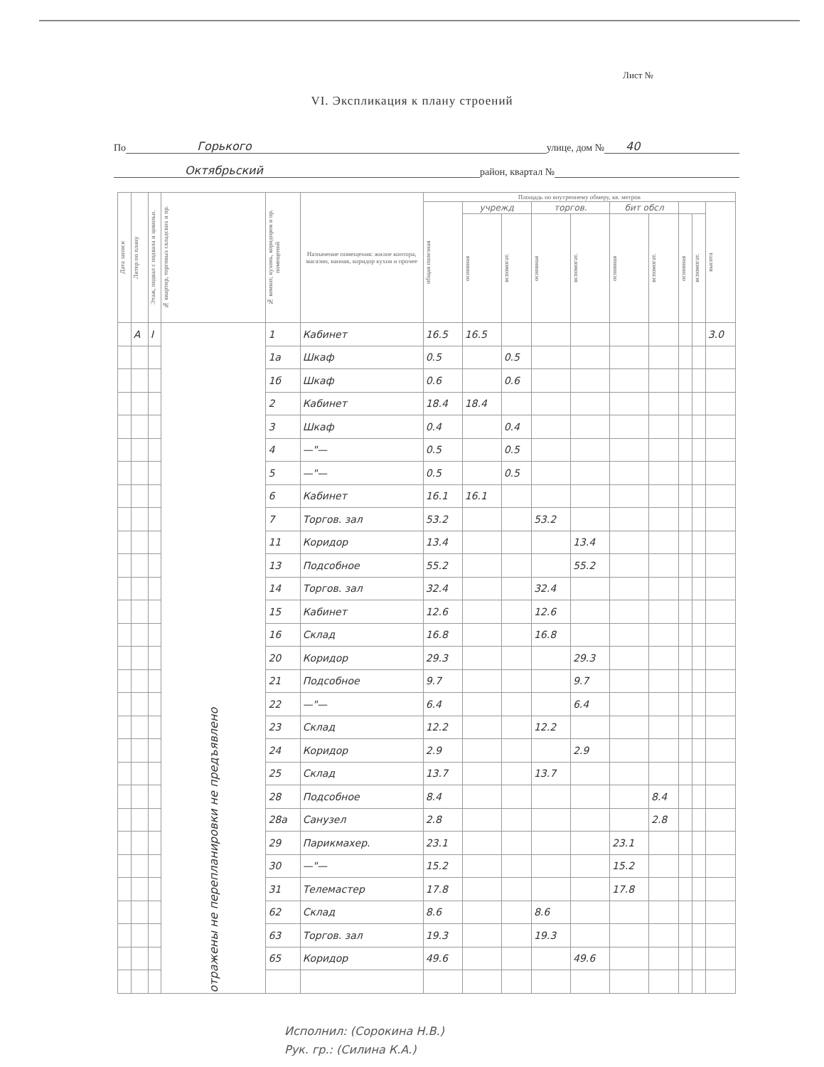Лист №
VI. Экспликация к плану строений
По Горького улице, дом № 40
Октябрьский район, квартал №
| Дата записи | Литер по плану | Этаж, подвал с подвала и цокольн. | № квартир, торговых складских и пр. | № комнат, кухонь, коридоров и пр. помещений | Назначение помещения: жилое контора, магазин, ванная, коридор кухня и прочее | Площадь по внутреннему обмеру, кв. метров | | | | | | | | | |
| --- | --- | --- | --- | --- | --- | --- | --- | --- | --- | --- | --- | --- | --- | --- | --- |
| | | | | | | общая полезная | учрежд | | торгов. | | бит обсл | | | | высота |
| | | | | | | | основная | вспомогат. | основная | вспомогат. | основная | вспомогат. | основная | вспомогат. | |
| | А | I | отражены не перепланировки не предъявлено | 1 | Кабинет | 16.5 | 16.5 | | | | | | | | 3.0 |
| | | | | 1а | Шкаф | 0.5 | | 0.5 | | | | | | | |
| | | | | 1б | Шкаф | 0.6 | | 0.6 | | | | | | | |
| | | | | 2 | Кабинет | 18.4 | 18.4 | | | | | | | | |
| | | | | 3 | Шкаф | 0.4 | | 0.4 | | | | | | | |
| | | | | 4 | —"— | 0.5 | | 0.5 | | | | | | | |
| | | | | 5 | —"— | 0.5 | | 0.5 | | | | | | | |
| | | | | 6 | Кабинет | 16.1 | 16.1 | | | | | | | | |
| | | | | 7 | Торгов. зал | 53.2 | | | 53.2 | | | | | | |
| | | | | 11 | Коридор | 13.4 | | | | 13.4 | | | | | |
| | | | | 13 | Подсобное | 55.2 | | | | 55.2 | | | | | |
| | | | | 14 | Торгов. зал | 32.4 | | | 32.4 | | | | | | |
| | | | | 15 | Кабинет | 12.6 | | | 12.6 | | | | | | |
| | | | | 16 | Склад | 16.8 | | | 16.8 | | | | | | |
| | | | | 20 | Коридор | 29.3 | | | | 29.3 | | | | | |
| | | | | 21 | Подсобное | 9.7 | | | | 9.7 | | | | | |
| | | | | 22 | —"— | 6.4 | | | | 6.4 | | | | | |
| | | | | 23 | Склад | 12.2 | | | 12.2 | | | | | | |
| | | | | 24 | Коридор | 2.9 | | | | 2.9 | | | | | |
| | | | | 25 | Склад | 13.7 | | | 13.7 | | | | | | |
| | | | | 28 | Подсобное | 8.4 | | | | | | 8.4 | | | |
| | | | | 28а | Санузел | 2.8 | | | | | | 2.8 | | | |
| | | | | 29 | Парикмахер. | 23.1 | | | | | 23.1 | | | | |
| | | | | 30 | —"— | 15.2 | | | | | 15.2 | | | | |
| | | | | 31 | Телемастер | 17.8 | | | | | 17.8 | | | | |
| | | | | 62 | Склад | 8.6 | | | 8.6 | | | | | | |
| | | | | 63 | Торгов. зал | 19.3 | | | 19.3 | | | | | | |
| | | | | 65 | Коридор | 49.6 | | | | 49.6 | | | | | |
Исполнил: (Сорокина Н.В.)
Рук. гр.: (Силина К.А.)